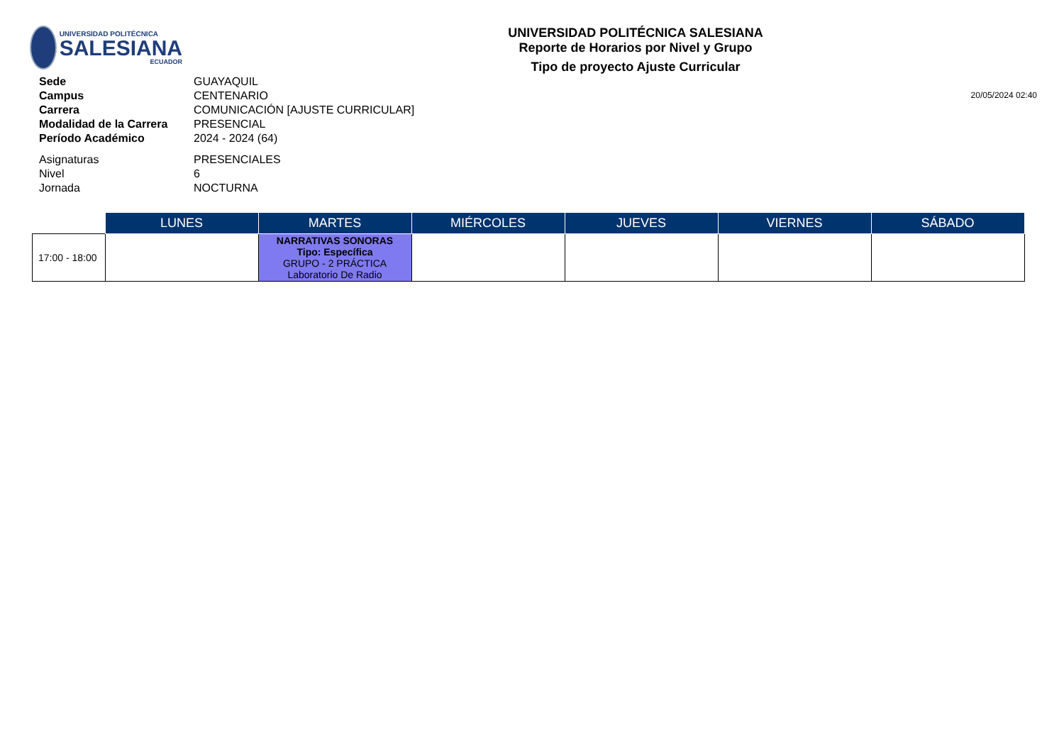UNIVERSIDAD POLITÉCNICA
SALESIANA
ECUADOR
UNIVERSIDAD POLITÉCNICA SALESIANA
Reporte de Horarios por Nivel y Grupo
Tipo de proyecto Ajuste Curricular
| Sede | GUAYAQUIL |
| Campus | CENTENARIO |
| Carrera | COMUNICACIÓN [AJUSTE CURRICULAR] |
| Modalidad de la Carrera | PRESENCIAL |
| Período Académico | 2024 - 2024 (64) |
| Asignaturas | PRESENCIALES |
| Nivel | 6 |
| Jornada | NOCTURNA |
20/05/2024 02:40
| | LUNES | MARTES | MIÉRCOLES | JUEVES | VIERNES | SÁBADO |
| 17:00 - 18:00 | | NARRATIVAS SONORAS Tipo: Específica GRUPO - 2 PRÁCTICA Laboratorio De Radio | | | | |